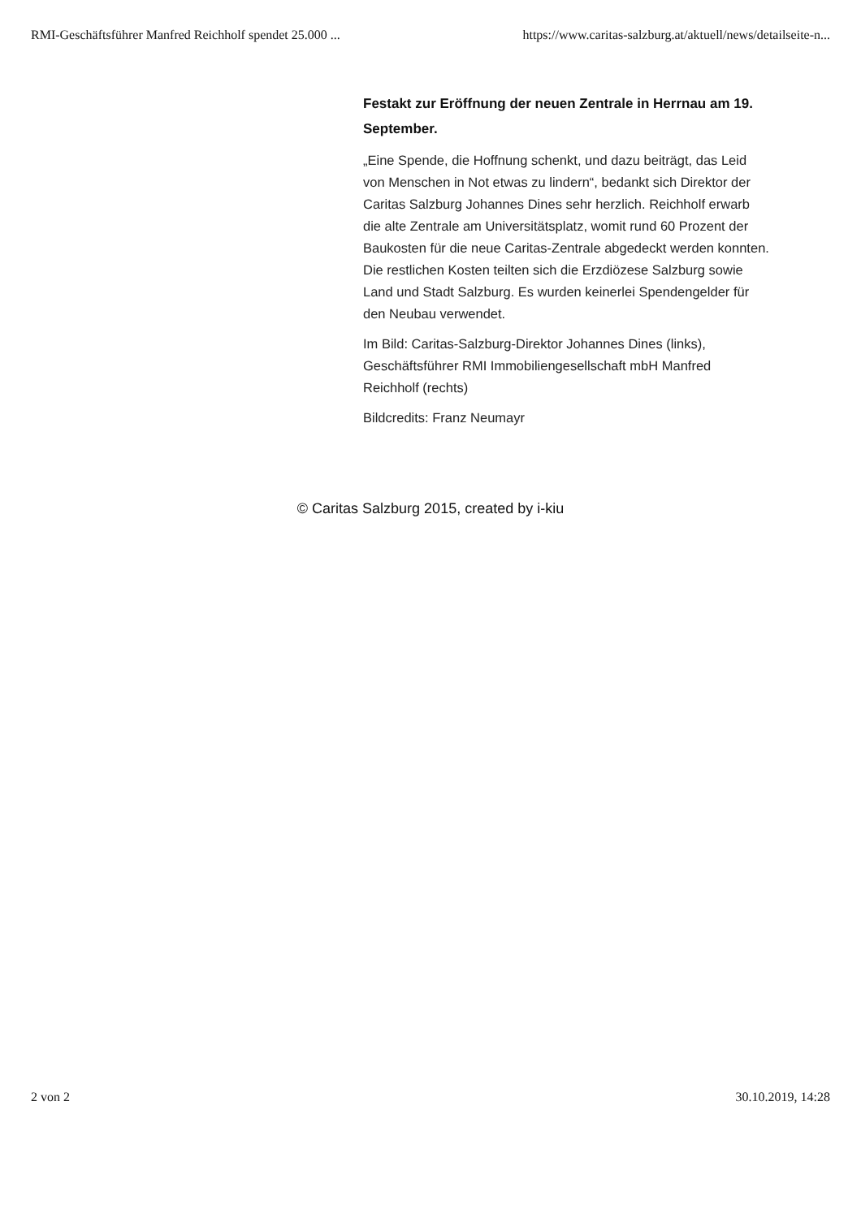RMI-Geschäftsführer Manfred Reichholf spendet 25.000 ... https://www.caritas-salzburg.at/aktuell/news/detailseite-n...
Festakt zur Eröffnung der neuen Zentrale in Herrnau am 19. September.
„Eine Spende, die Hoffnung schenkt, und dazu beiträgt, das Leid von Menschen in Not etwas zu lindern“, bedankt sich Direktor der Caritas Salzburg Johannes Dines sehr herzlich. Reichholf erwarb die alte Zentrale am Universitätsplatz, womit rund 60 Prozent der Baukosten für die neue Caritas-Zentrale abgedeckt werden konnten. Die restlichen Kosten teilten sich die Erzdiözese Salzburg sowie Land und Stadt Salzburg. Es wurden keinerlei Spendengelder für den Neubau verwendet.
Im Bild: Caritas-Salzburg-Direktor Johannes Dines (links), Geschäftsführer RMI Immobiliengesellschaft mbH Manfred Reichholf (rechts)
Bildcredits: Franz Neumayr
© Caritas Salzburg 2015, created by i-kiu
2 von 2 30.10.2019, 14:28